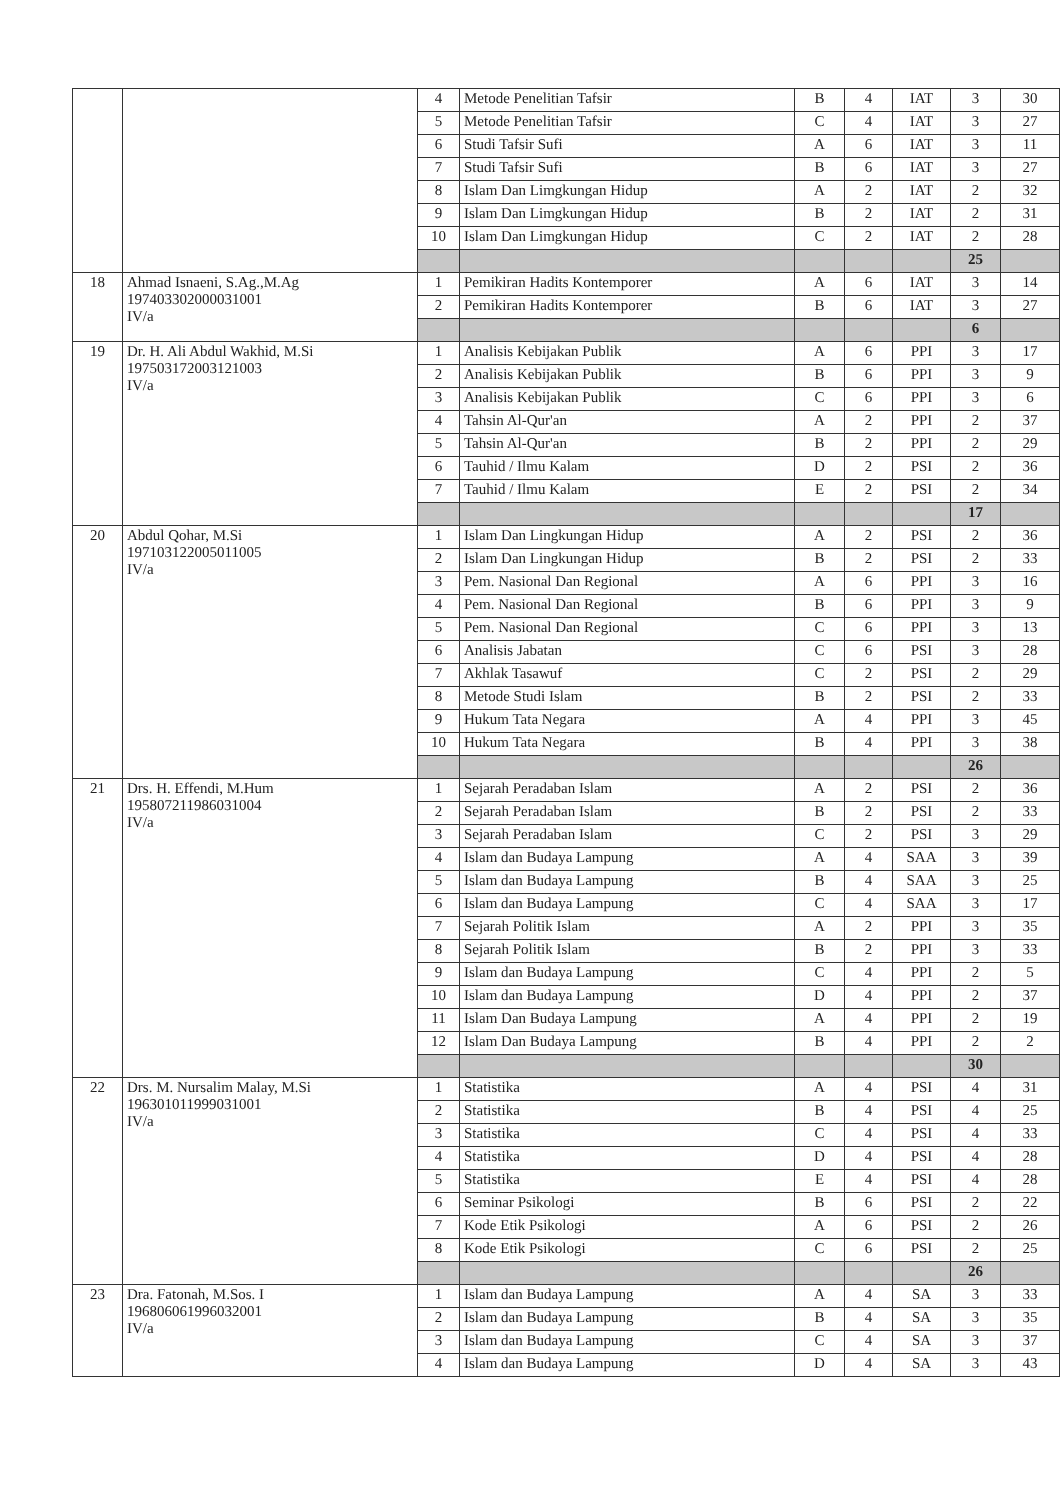| | | 4 | Metode Penelitian Tafsir | B | 4 | IAT | 3 | 30 |
| | | 5 | Metode Penelitian Tafsir | C | 4 | IAT | 3 | 27 |
| | | 6 | Studi Tafsir Sufi | A | 6 | IAT | 3 | 11 |
| | | 7 | Studi Tafsir Sufi | B | 6 | IAT | 3 | 27 |
| | | 8 | Islam Dan Limgkungan Hidup | A | 2 | IAT | 2 | 32 |
| | | 9 | Islam Dan Limgkungan Hidup | B | 2 | IAT | 2 | 31 |
| | | 10 | Islam Dan Limgkungan Hidup | C | 2 | IAT | 2 | 28 |
| | | | | | | | 25 | |
| 18 | Ahmad Isnaeni, S.Ag.,M.Ag 197403302000031001 IV/a | 1 | Pemikiran Hadits Kontemporer | A | 6 | IAT | 3 | 14 |
| | | 2 | Pemikiran Hadits Kontemporer | B | 6 | IAT | 3 | 27 |
| | | | | | | | 6 | |
| 19 | Dr. H. Ali Abdul Wakhid, M.Si 197503172003121003 IV/a | 1 | Analisis Kebijakan Publik | A | 6 | PPI | 3 | 17 |
| | | 2 | Analisis Kebijakan Publik | B | 6 | PPI | 3 | 9 |
| | | 3 | Analisis Kebijakan Publik | C | 6 | PPI | 3 | 6 |
| | | 4 | Tahsin Al-Qur'an | A | 2 | PPI | 2 | 37 |
| | | 5 | Tahsin Al-Qur'an | B | 2 | PPI | 2 | 29 |
| | | 6 | Tauhid / Ilmu Kalam | D | 2 | PSI | 2 | 36 |
| | | 7 | Tauhid / Ilmu Kalam | E | 2 | PSI | 2 | 34 |
| | | | | | | | 17 | |
| 20 | Abdul Qohar, M.Si 197103122005011005 IV/a | 1 | Islam Dan Lingkungan Hidup | A | 2 | PSI | 2 | 36 |
| | | 2 | Islam Dan Lingkungan Hidup | B | 2 | PSI | 2 | 33 |
| | | 3 | Pem. Nasional Dan Regional | A | 6 | PPI | 3 | 16 |
| | | 4 | Pem. Nasional Dan Regional | B | 6 | PPI | 3 | 9 |
| | | 5 | Pem. Nasional Dan Regional | C | 6 | PPI | 3 | 13 |
| | | 6 | Analisis Jabatan | C | 6 | PSI | 3 | 28 |
| | | 7 | Akhlak Tasawuf | C | 2 | PSI | 2 | 29 |
| | | 8 | Metode Studi Islam | B | 2 | PSI | 2 | 33 |
| | | 9 | Hukum Tata Negara | A | 4 | PPI | 3 | 45 |
| | | 10 | Hukum Tata Negara | B | 4 | PPI | 3 | 38 |
| | | | | | | | 26 | |
| 21 | Drs. H. Effendi, M.Hum 195807211986031004 IV/a | 1 | Sejarah Peradaban Islam | A | 2 | PSI | 2 | 36 |
| | | 2 | Sejarah Peradaban Islam | B | 2 | PSI | 2 | 33 |
| | | 3 | Sejarah Peradaban Islam | C | 2 | PSI | 3 | 29 |
| | | 4 | Islam dan Budaya Lampung | A | 4 | SAA | 3 | 39 |
| | | 5 | Islam dan Budaya Lampung | B | 4 | SAA | 3 | 25 |
| | | 6 | Islam dan Budaya Lampung | C | 4 | SAA | 3 | 17 |
| | | 7 | Sejarah Politik Islam | A | 2 | PPI | 3 | 35 |
| | | 8 | Sejarah Politik Islam | B | 2 | PPI | 3 | 33 |
| | | 9 | Islam dan Budaya Lampung | C | 4 | PPI | 2 | 5 |
| | | 10 | Islam dan Budaya Lampung | D | 4 | PPI | 2 | 37 |
| | | 11 | Islam Dan Budaya Lampung | A | 4 | PPI | 2 | 19 |
| | | 12 | Islam Dan Budaya Lampung | B | 4 | PPI | 2 | 2 |
| | | | | | | | 30 | |
| 22 | Drs. M. Nursalim Malay, M.Si 196301011999031001 IV/a | 1 | Statistika | A | 4 | PSI | 4 | 31 |
| | | 2 | Statistika | B | 4 | PSI | 4 | 25 |
| | | 3 | Statistika | C | 4 | PSI | 4 | 33 |
| | | 4 | Statistika | D | 4 | PSI | 4 | 28 |
| | | 5 | Statistika | E | 4 | PSI | 4 | 28 |
| | | 6 | Seminar Psikologi | B | 6 | PSI | 2 | 22 |
| | | 7 | Kode Etik Psikologi | A | 6 | PSI | 2 | 26 |
| | | 8 | Kode Etik Psikologi | C | 6 | PSI | 2 | 25 |
| | | | | | | | 26 | |
| 23 | Dra. Fatonah, M.Sos. I 196806061996032001 IV/a | 1 | Islam dan Budaya Lampung | A | 4 | SA | 3 | 33 |
| | | 2 | Islam dan Budaya Lampung | B | 4 | SA | 3 | 35 |
| | | 3 | Islam dan Budaya Lampung | C | 4 | SA | 3 | 37 |
| | | 4 | Islam dan Budaya Lampung | D | 4 | SA | 3 | 43 |